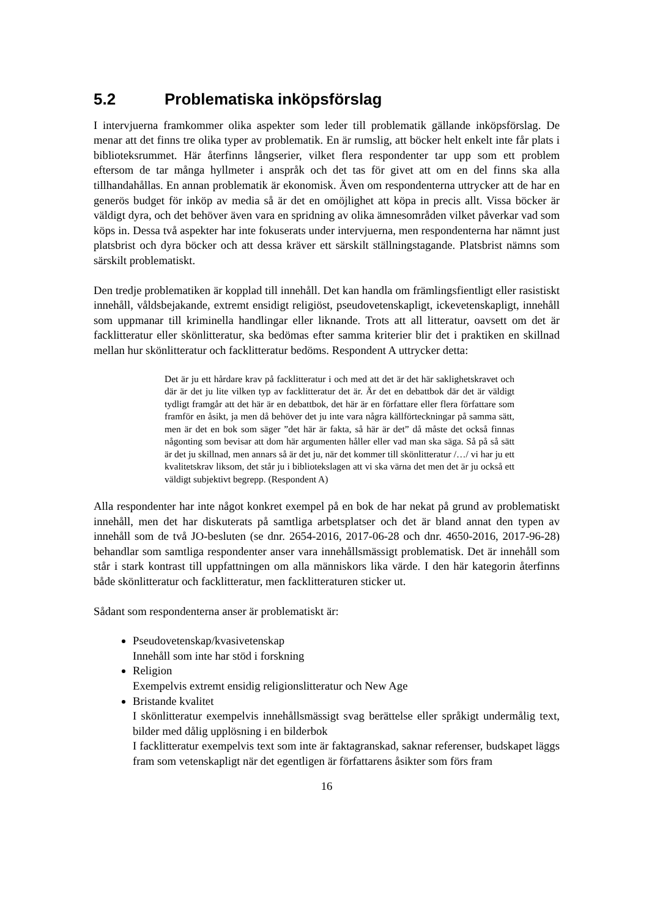5.2 Problematiska inköpsförslag
I intervjuerna framkommer olika aspekter som leder till problematik gällande inköpsförslag. De menar att det finns tre olika typer av problematik. En är rumslig, att böcker helt enkelt inte får plats i biblioteksrummet. Här återfinns långserier, vilket flera respondenter tar upp som ett problem eftersom de tar många hyllmeter i anspråk och det tas för givet att om en del finns ska alla tillhandahållas. En annan problematik är ekonomisk. Även om respondenterna uttrycker att de har en generös budget för inköp av media så är det en omöjlighet att köpa in precis allt. Vissa böcker är väldigt dyra, och det behöver även vara en spridning av olika ämnesområden vilket påverkar vad som köps in. Dessa två aspekter har inte fokuserats under intervjuerna, men respondenterna har nämnt just platsbrist och dyra böcker och att dessa kräver ett särskilt ställningstagande. Platsbrist nämns som särskilt problematiskt.
Den tredje problematiken är kopplad till innehåll. Det kan handla om främlingsfientligt eller rasistiskt innehåll, våldsbejakande, extremt ensidigt religiöst, pseudovetenskapligt, ickevetenskapligt, innehåll som uppmanar till kriminella handlingar eller liknande. Trots att all litteratur, oavsett om det är facklitteratur eller skönlitteratur, ska bedömas efter samma kriterier blir det i praktiken en skillnad mellan hur skönlitteratur och facklitteratur bedöms. Respondent A uttrycker detta:
Det är ju ett hårdare krav på facklitteratur i och med att det är det här saklighetskravet och där är det ju lite vilken typ av facklitteratur det är. Är det en debattbok där det är väldigt tydligt framgår att det här är en debattbok, det här är en författare eller flera författare som framför en åsikt, ja men då behöver det ju inte vara några källförteckningar på samma sätt, men är det en bok som säger ”det här är fakta, så här är det” då måste det också finnas någonting som bevisar att dom här argumenten håller eller vad man ska säga. Så på så sätt är det ju skillnad, men annars så är det ju, när det kommer till skönlitteratur /…/ vi har ju ett kvalitetskrav liksom, det står ju i bibliotekslagen att vi ska värna det men det är ju också ett väldigt subjektivt begrepp. (Respondent A)
Alla respondenter har inte något konkret exempel på en bok de har nekat på grund av problematiskt innehåll, men det har diskuterats på samtliga arbetsplatser och det är bland annat den typen av innehåll som de två JO-besluten (se dnr. 2654-2016, 2017-06-28 och dnr. 4650-2016, 2017-96-28) behandlar som samtliga respondenter anser vara innehållsmässigt problematisk. Det är innehåll som står i stark kontrast till uppfattningen om alla människors lika värde. I den här kategorin återfinns både skönlitteratur och facklitteratur, men facklitteraturen sticker ut.
Sådant som respondenterna anser är problematiskt är:
Pseudovetenskap/kvasivetenskap
Innehåll som inte har stöd i forskning
Religion
Exempelvis extremt ensidig religionslitteratur och New Age
Bristande kvalitet
I skönlitteratur exempelvis innehållsmässigt svag berättelse eller språkigt undermålig text, bilder med dålig upplösning i en bilderbok
I facklitteratur exempelvis text som inte är faktagranskad, saknar referenser, budskapet läggs fram som vetenskapligt när det egentligen är författarens åsikter som förs fram
16